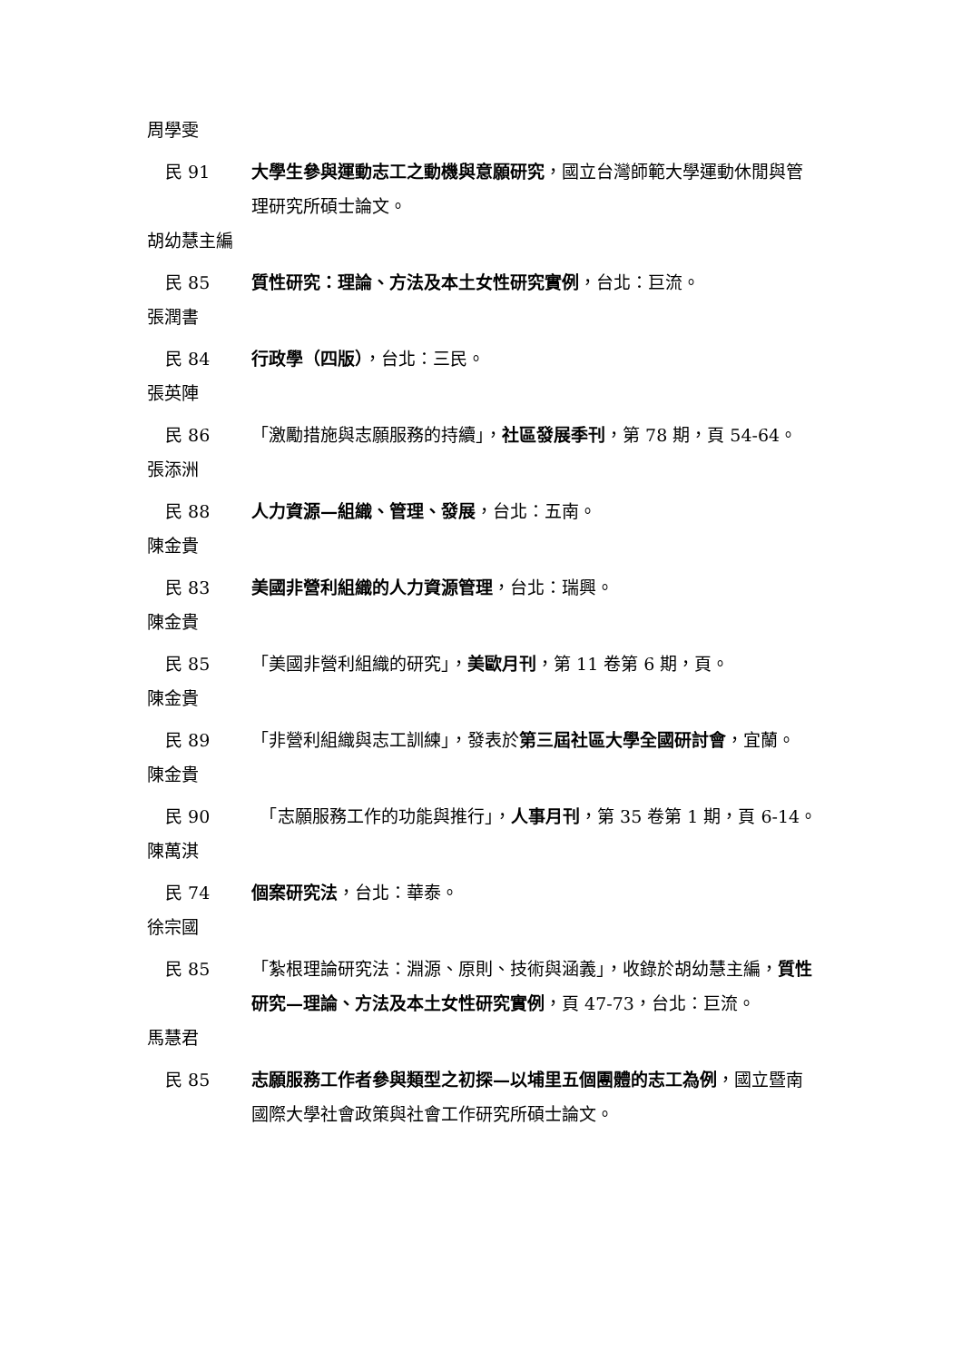周學雯
民 91 大學生參與運動志工之動機與意願研究，國立台灣師範大學運動休閒與管理研究所碩士論文。
胡幼慧主編
民 85 質性研究：理論、方法及本土女性研究實例，台北：巨流。
張潤書
民 84 行政學（四版），台北：三民。
張英陣
民 86 「激勵措施與志願服務的持續」，社區發展季刊，第 78 期，頁 54-64。
張添洲
民 88 人力資源—組織、管理、發展，台北：五南。
陳金貴
民 83 美國非營利組織的人力資源管理，台北：瑞興。
陳金貴
民 85 「美國非營利組織的研究」，美歐月刊，第 11 卷第 6 期，頁。
陳金貴
民 89 「非營利組織與志工訓練」，發表於第三屆社區大學全國研討會，宜蘭。
陳金貴
民 90 　「志願服務工作的功能與推行」，人事月刊，第 35 卷第 1 期，頁 6-14。
陳萬淇
民 74 個案研究法，台北：華泰。
徐宗國
民 85 「紮根理論研究法：淵源、原則、技術與涵義」，收錄於胡幼慧主編，質性研究—理論、方法及本土女性研究實例，頁 47-73，台北：巨流。
馬慧君
民 85 志願服務工作者參與類型之初探—以埔里五個團體的志工為例，國立暨南國際大學社會政策與社會工作研究所碩士論文。